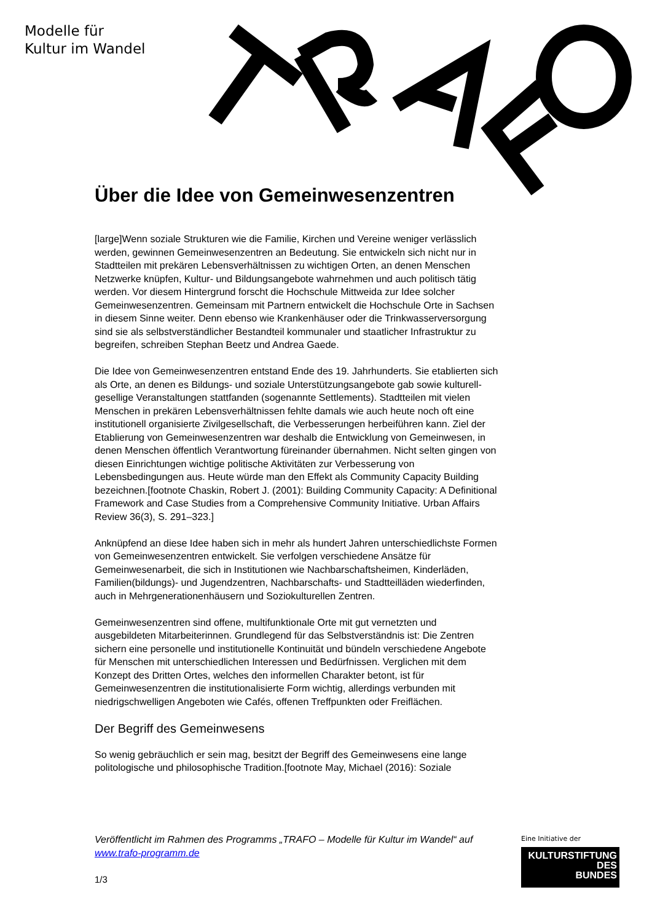Modelle für
Kultur im Wandel
Über die Idee von Gemeinwesenzentren
[large]Wenn soziale Strukturen wie die Familie, Kirchen und Vereine weniger verlässlich werden, gewinnen Gemeinwesenzentren an Bedeutung. Sie entwickeln sich nicht nur in Stadtteilen mit prekären Lebensverhältnissen zu wichtigen Orten, an denen Menschen Netzwerke knüpfen, Kultur- und Bildungsangebote wahrnehmen und auch politisch tätig werden. Vor diesem Hintergrund forscht die Hochschule Mittweida zur Idee solcher Gemeinwesenzentren. Gemeinsam mit Partnern entwickelt die Hochschule Orte in Sachsen in diesem Sinne weiter. Denn ebenso wie Krankenhäuser oder die Trinkwasserversorgung sind sie als selbstverständlicher Bestandteil kommunaler und staatlicher Infrastruktur zu begreifen, schreiben Stephan Beetz und Andrea Gaede.
Die Idee von Gemeinwesenzentren entstand Ende des 19. Jahrhunderts. Sie etablierten sich als Orte, an denen es Bildungs- und soziale Unterstützungsangebote gab sowie kulturell-gesellige Veranstaltungen stattfanden (sogenannte Settlements). Stadtteilen mit vielen Menschen in prekären Lebensverhältnissen fehlte damals wie auch heute noch oft eine institutionell organisierte Zivilgesellschaft, die Verbesserungen herbeiführen kann. Ziel der Etablierung von Gemeinwesenzentren war deshalb die Entwicklung von Gemeinwesen, in denen Menschen öffentlich Verantwortung füreinander übernahmen. Nicht selten gingen von diesen Einrichtungen wichtige politische Aktivitäten zur Verbesserung von Lebensbedingungen aus. Heute würde man den Effekt als Community Capacity Building bezeichnen.[footnote Chaskin, Robert J. (2001): Building Community Capacity: A Definitional Framework and Case Studies from a Comprehensive Community Initiative. Urban Affairs Review 36(3), S. 291–323.]
Anknüpfend an diese Idee haben sich in mehr als hundert Jahren unterschiedlichste Formen von Gemeinwesenzentren entwickelt. Sie verfolgen verschiedene Ansätze für Gemeinwesenarbeit, die sich in Institutionen wie Nachbarschaftsheimen, Kinderläden, Familien(bildungs)- und Jugendzentren, Nachbarschafts- und Stadtteilläden wiederfinden, auch in Mehrgenerationenhäusern und Soziokulturellen Zentren.
Gemeinwesenzentren sind offene, multifunktionale Orte mit gut vernetzten und ausgebildeten Mitarbeiterinnen. Grundlegend für das Selbstverständnis ist: Die Zentren sichern eine personelle und institutionelle Kontinuität und bündeln verschiedene Angebote für Menschen mit unterschiedlichen Interessen und Bedürfnissen. Verglichen mit dem Konzept des Dritten Ortes, welches den informellen Charakter betont, ist für Gemeinwesenzentren die institutionalisierte Form wichtig, allerdings verbunden mit niedrigschwelligen Angeboten wie Cafés, offenen Treffpunkten oder Freiflächen.
Der Begriff des Gemeinwesens
So wenig gebräuchlich er sein mag, besitzt der Begriff des Gemeinwesens eine lange politologische und philosophische Tradition.[footnote May, Michael (2016): Soziale
Veröffentlicht im Rahmen des Programms „TRAFO – Modelle für Kultur im Wandel“ auf www.trafo-programm.de
1/3
Eine Initiative der
KULTURSTIFTUNG
DES
BUNDES